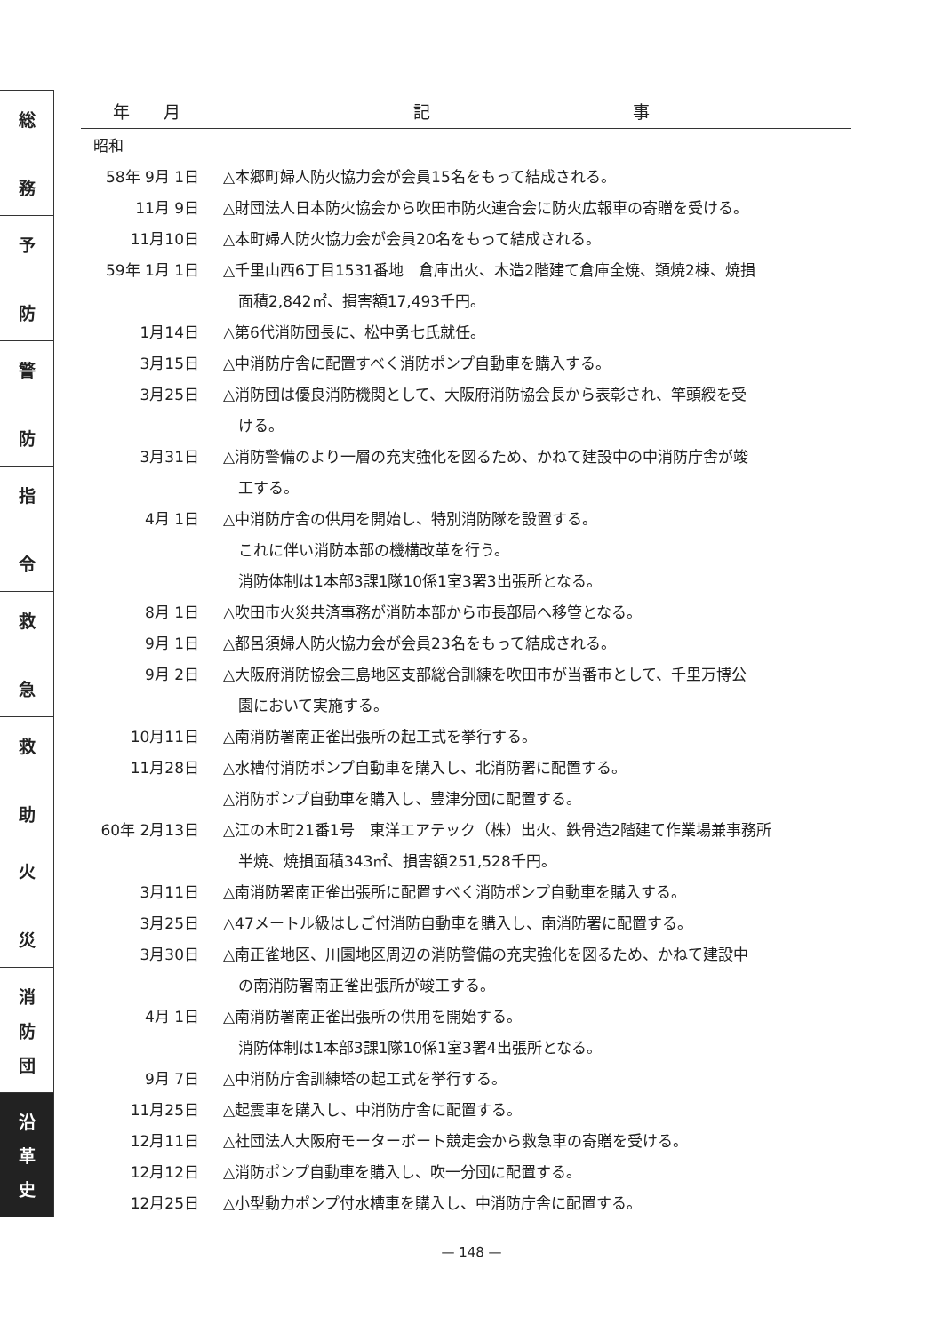総
務
予
防
警
防
指
令
救
急
救
助
火
災
消
防
団
沿
革
史
| 年 月 | 記 事 |
| --- | --- |
| 昭和 | |
| 58年 9月 1日 | △本郷町婦人防火協力会が会員15名をもって結成される。 |
| 11月 9日 | △財団法人日本防火協会から吹田市防火連合会に防火広報車の寄贈を受ける。 |
| 11月10日 | △本町婦人防火協力会が会員20名をもって結成される。 |
| 59年 1月 1日 | △千里山西6丁目1531番地 倉庫出火、木造2階建て倉庫全焼、類焼2棟、焼損 |
| | 面積2,842㎡、損害額17,493千円。 |
| 1月14日 | △第6代消防団長に、松中勇七氏就任。 |
| 3月15日 | △中消防庁舎に配置すべく消防ポンプ自動車を購入する。 |
| 3月25日 | △消防団は優良消防機関として、大阪府消防協会長から表彰され、竿頭綬を受 |
| | ける。 |
| 3月31日 | △消防警備のより一層の充実強化を図るため、かねて建設中の中消防庁舎が竣 |
| | 工する。 |
| 4月 1日 | △中消防庁舎の供用を開始し、特別消防隊を設置する。 |
| | これに伴い消防本部の機構改革を行う。 |
| | 消防体制は1本部3課1隊10係1室3署3出張所となる。 |
| 8月 1日 | △吹田市火災共済事務が消防本部から市長部局へ移管となる。 |
| 9月 1日 | △都呂須婦人防火協力会が会員23名をもって結成される。 |
| 9月 2日 | △大阪府消防協会三島地区支部総合訓練を吹田市が当番市として、千里万博公 |
| | 園において実施する。 |
| 10月11日 | △南消防署南正雀出張所の起工式を挙行する。 |
| 11月28日 | △水槽付消防ポンプ自動車を購入し、北消防署に配置する。 |
| | △消防ポンプ自動車を購入し、豊津分団に配置する。 |
| 60年 2月13日 | △江の木町21番1号 東洋エアテック（株）出火、鉄骨造2階建て作業場兼事務所 |
| | 半焼、焼損面積343㎡、損害額251,528千円。 |
| 3月11日 | △南消防署南正雀出張所に配置すべく消防ポンプ自動車を購入する。 |
| 3月25日 | △47メートル級はしご付消防自動車を購入し、南消防署に配置する。 |
| 3月30日 | △南正雀地区、川園地区周辺の消防警備の充実強化を図るため、かねて建設中 |
| | の南消防署南正雀出張所が竣工する。 |
| 4月 1日 | △南消防署南正雀出張所の供用を開始する。 |
| | 消防体制は1本部3課1隊10係1室3署4出張所となる。 |
| 9月 7日 | △中消防庁舎訓練塔の起工式を挙行する。 |
| 11月25日 | △起震車を購入し、中消防庁舎に配置する。 |
| 12月11日 | △社団法人大阪府モーターボート競走会から救急車の寄贈を受ける。 |
| 12月12日 | △消防ポンプ自動車を購入し、吹一分団に配置する。 |
| 12月25日 | △小型動力ポンプ付水槽車を購入し、中消防庁舎に配置する。 |
— 148 —